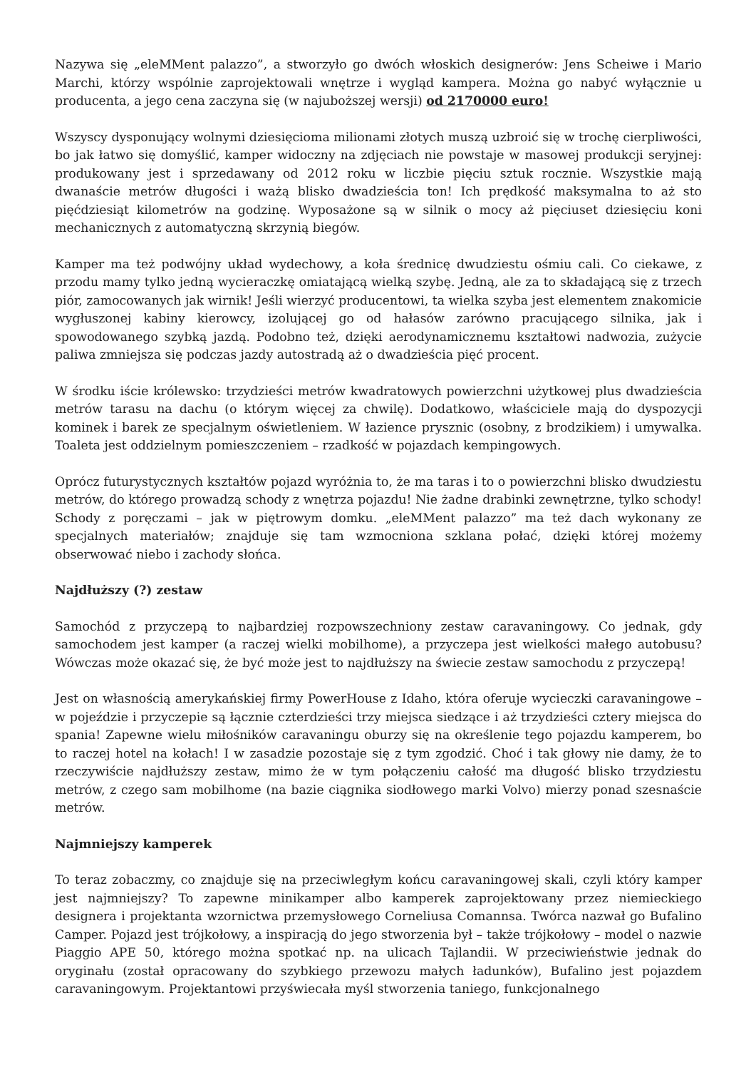Nazywa się „eleMMent palazzo”, a stworzyło go dwóch włoskich designerów: Jens Scheiwe i Mario Marchi, którzy wspólnie zaprojektowali wnętrze i wygląd kampera. Można go nabyć wyłącznie u producenta, a jego cena zaczyna się (w najuboższej wersji) od 2170000 euro!
Wszyscy dysponujący wolnymi dziesięcioma milionami złotych muszą uzbroić się w trochę cierpliwości, bo jak łatwo się domyślić, kamper widoczny na zdjęciach nie powstaje w masowej produkcji seryjnej: produkowany jest i sprzedawany od 2012 roku w liczbie pięciu sztuk rocznie. Wszystkie mają dwanaście metrów długości i ważą blisko dwadzieścia ton! Ich prędkość maksymalna to aż sto pięćdziesiąt kilometrów na godzinę. Wyposażone są w silnik o mocy aż pięciuset dziesięciu koni mechanicznych z automatyczną skrzynią biegów.
Kamper ma też podwójny układ wydechowy, a koła średnicę dwudziestu ośmiu cali. Co ciekawe, z przodu mamy tylko jedną wycieraczkę omiatającą wielką szybę. Jedną, ale za to składającą się z trzech piór, zamocowanych jak wirnik! Jeśli wierzyć producentowi, ta wielka szyba jest elementem znakomicie wygłuszonej kabiny kierowcy, izolującej go od hałasów zarówno pracującego silnika, jak i spowodowanego szybką jazdą. Podobno też, dzięki aerodynamicznemu kształtowi nadwozia, zużycie paliwa zmniejsza się podczas jazdy autostradą aż o dwadzieścia pięć procent.
W środku iście królewsko: trzydzieści metrów kwadratowych powierzchni użytkowej plus dwadzieścia metrów tarasu na dachu (o którym więcej za chwilę). Dodatkowo, właściciele mają do dyspozycji kominek i barek ze specjalnym oświetleniem. W łazience prysznic (osobny, z brodzikiem) i umywalka. Toaleta jest oddzielnym pomieszczeniem – rzadkość w pojazdach kempingowych.
Oprócz futurystycznych kształtów pojazd wyróżnia to, że ma taras i to o powierzchni blisko dwudziestu metrów, do którego prowadzą schody z wnętrza pojazdu! Nie żadne drabinki zewnętrzne, tylko schody! Schody z poręczami – jak w piętrowym domku. „eleMMent palazzo” ma też dach wykonany ze specjalnych materiałów; znajduje się tam wzmocniona szklana połać, dzięki której możemy obserwować niebo i zachody słońca.
Najdłuższy (?) zestaw
Samochód z przyczepą to najbardziej rozpowszechniony zestaw caravaningowy. Co jednak, gdy samochodem jest kamper (a raczej wielki mobilhome), a przyczepa jest wielkości małego autobusu? Wówczas może okazać się, że być może jest to najdłuższy na świecie zestaw samochodu z przyczepą!
Jest on własnością amerykańskiej firmy PowerHouse z Idaho, która oferuje wycieczki caravaningowe – w pojeździe i przyczepie są łącznie czterdzieści trzy miejsca siedzące i aż trzydzieści cztery miejsca do spania! Zapewne wielu miłośników caravaningu oburzy się na określenie tego pojazdu kamperem, bo to raczej hotel na kołach! I w zasadzie pozostaje się z tym zgodzić. Choć i tak głowy nie damy, że to rzeczywiście najdłuższy zestaw, mimo że w tym połączeniu całość ma długość blisko trzydziestu metrów, z czego sam mobilhome (na bazie ciągnika siodłowego marki Volvo) mierzy ponad szesnaście metrów.
Najmniejszy kamperek
To teraz zobaczmy, co znajduje się na przeciwległym końcu caravaningowej skali, czyli który kamper jest najmniejszy? To zapewne minikamper albo kamperek zaprojektowany przez niemieckiego designera i projektanta wzornictwa przemysłowego Corneliusa Comannsa. Twórca nazwał go Bufalino Camper. Pojazd jest trójkołowy, a inspiracją do jego stworzenia był – także trójkołowy – model o nazwie Piaggio APE 50, którego można spotkać np. na ulicach Tajlandii. W przeciwieństwie jednak do oryginału (został opracowany do szybkiego przewozu małych ładunków), Bufalino jest pojazdem caravaningowym. Projektantowi przyświecała myśl stworzenia taniego, funkcjonalnego